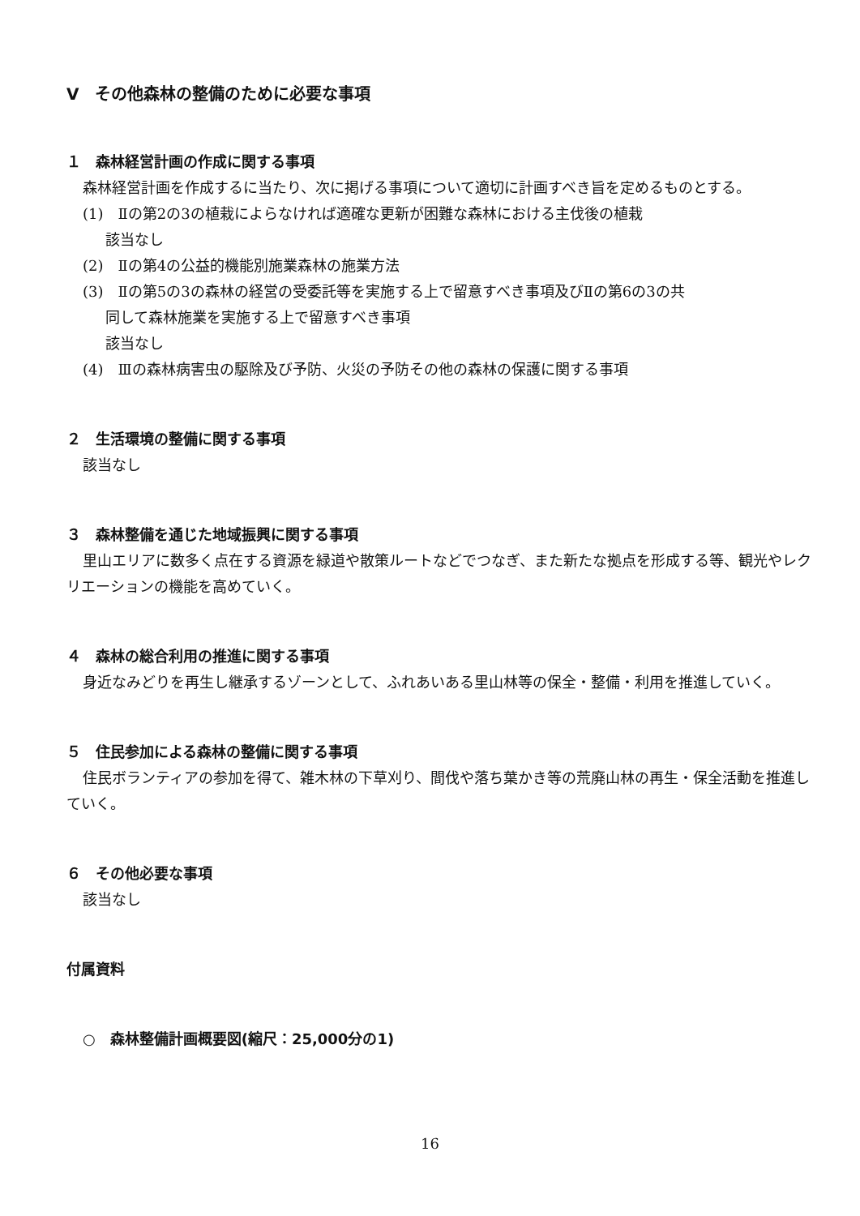Ⅴ　その他森林の整備のために必要な事項
１　森林経営計画の作成に関する事項
森林経営計画を作成するに当たり、次に掲げる事項について適切に計画すべき旨を定めるものとする。
(1)　Ⅱの第2の3の植栽によらなければ適確な更新が困難な森林における主伐後の植栽
該当なし
(2)　Ⅱの第4の公益的機能別施業森林の施業方法
(3)　Ⅱの第5の3の森林の経営の受委託等を実施する上で留意すべき事項及びⅡの第6の3の共
同して森林施業を実施する上で留意すべき事項
該当なし
(4)　Ⅲの森林病害虫の駆除及び予防、火災の予防その他の森林の保護に関する事項
２　生活環境の整備に関する事項
該当なし
３　森林整備を通じた地域振興に関する事項
里山エリアに数多く点在する資源を緑道や散策ルートなどでつなぎ、また新たな拠点を形成する等、観光やレクリエーションの機能を高めていく。
４　森林の総合利用の推進に関する事項
身近なみどりを再生し継承するゾーンとして、ふれあいある里山林等の保全・整備・利用を推進していく。
５　住民参加による森林の整備に関する事項
住民ボランティアの参加を得て、雑木林の下草刈り、間伐や落ち葉かき等の荒廃山林の再生・保全活動を推進していく。
６　その他必要な事項
該当なし
付属資料
○　森林整備計画概要図(縮尺：25,000分の1)
16